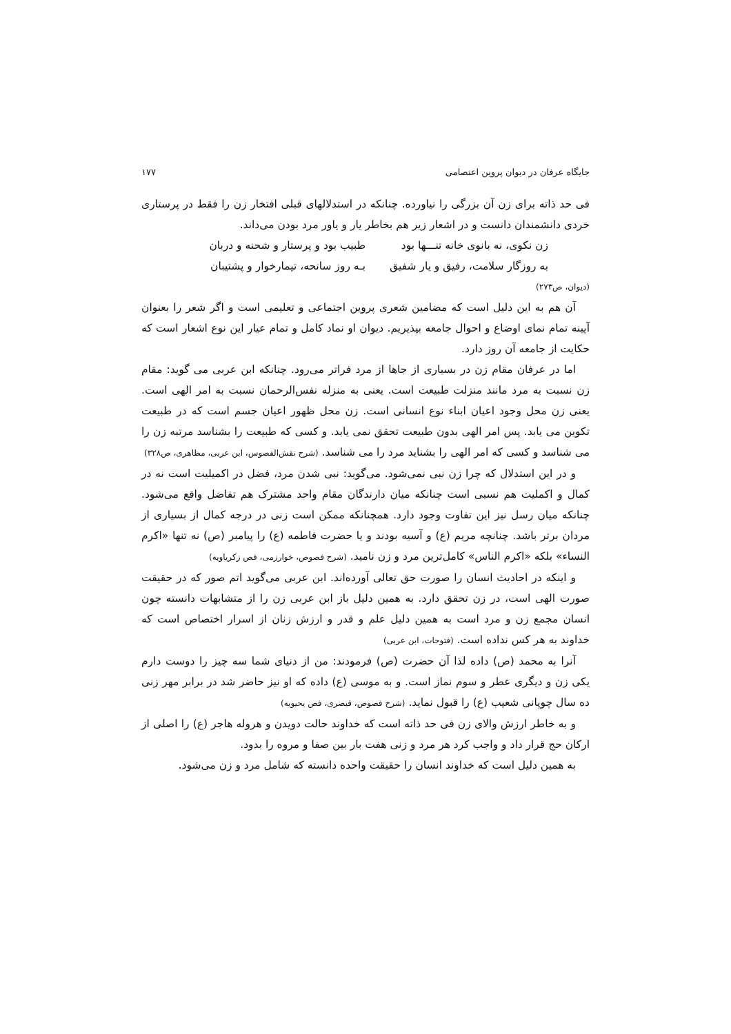جایگاه عرفان در دیوان پروین اعتصامی ۱۷۷
فی حد ذاته برای زن آن بزرگی را نیاورده. چنانکه در استدلالهای قبلی افتخار زن را فقط در پرستاری خردی دانشمندان دانست و در اشعار زیر هم بخاطر یار و یاور مرد بودن می‌داند.
زن نکوی، نه بانوی خانه تنـــها بود طبیب بود و پرستار و شحنه و دربان
به روزگار سلامت، رفیق و یار شفیق بـه روز سانحه، تیمارخوار و پشتیبان
(دیوان، ص۲۷۳)
آن هم به این دلیل است که مضامین شعری پروین اجتماعی و تعلیمی است و اگر شعر را بعنوان آیینه تمام نمای اوضاع و احوال جامعه بپذیریم. دیوان او نماد کامل و تمام عیار این نوع اشعار است که حکایت از جامعه آن روز دارد.
اما در عرفان مقام زن در بسیاری از جاها از مرد فراتر می‌رود. چنانکه ابن عربی می گوید: مقام زن نسبت به مرد مانند منزلت طبیعت است. یعنی به منزله نفس‌الرحمان نسبت به امر الهی است. یعنی زن محل وجود اعیان ابناء نوع انسانی است. زن محل ظهور اعیان جسم است که در طبیعت تکوین می یابد. پس امر الهی بدون طبیعت تحقق نمی یابد. و کسی که طبیعت را بشناسد مرتبه زن را می شناسد و کسی که امر الهی را بشناید مرد را می شناسد. (شرح نقش‌الفصوس، ابن عربی، مظاهری، ص۳۲۸)
و در این استدلال که چرا زن نبی نمی‌شود. می‌گوید: نبی شدن مرد، فضل در اکمیلیت است نه در کمال و اکملیت هم نسبی است چنانکه میان دارندگان مقام واحد مشترک هم تفاضل واقع می‌شود. چنانکه میان رسل نیز این تفاوت وجود دارد. همچنانکه ممکن است زنی در درجه کمال از بسیاری از مردان برتر باشد. چنانچه مریم (ع) و آسیه بودند و یا حضرت فاطمه (ع) را پیامبر (ص) نه تنها «اکرم النساء» بلکه «اکرم الناس» کامل‌ترین مرد و زن نامید. (شرح فصوص، خوارزمی، فص زکریاویه)
و اینکه در احادیث انسان را صورت حق تعالی آورده‌اند. ابن عربی می‌گوید اتم صور که در حقیقت صورت الهی است، در زن تحقق دارد. به همین دلیل باز ابن عربی زن را از متشابهات دانسته چون انسان مجمع زن و مرد است به همین دلیل علم و قدر و ارزش زنان از اسرار اختصاص است که خداوند به هر کس نداده است. (فتوحات، ابن عربی)
آنرا به محمد (ص) داده لذا آن حضرت (ص) فرمودند: من از دنیای شما سه چیز را دوست دارم یکی زن و دیگری عطر و سوم نماز است. و به موسی (ع) داده که او نیز حاضر شد در برابر مهر زنی ده سال چوپانی شعیب (ع) را قبول نماید. (شرح فصوص، قیصری، فص یحیویه)
و به خاطر ارزش والای زن فی حد ذاته است که خداوند حالت دویدن و هروله هاجر (ع) را اصلی از ارکان حج قرار داد و واجب کرد هر مرد و زنی هفت بار بین صفا و مروه را بدود.
به همین دلیل است که خداوند انسان را حقیقت واحده دانسته که شامل مرد و زن می‌شود.